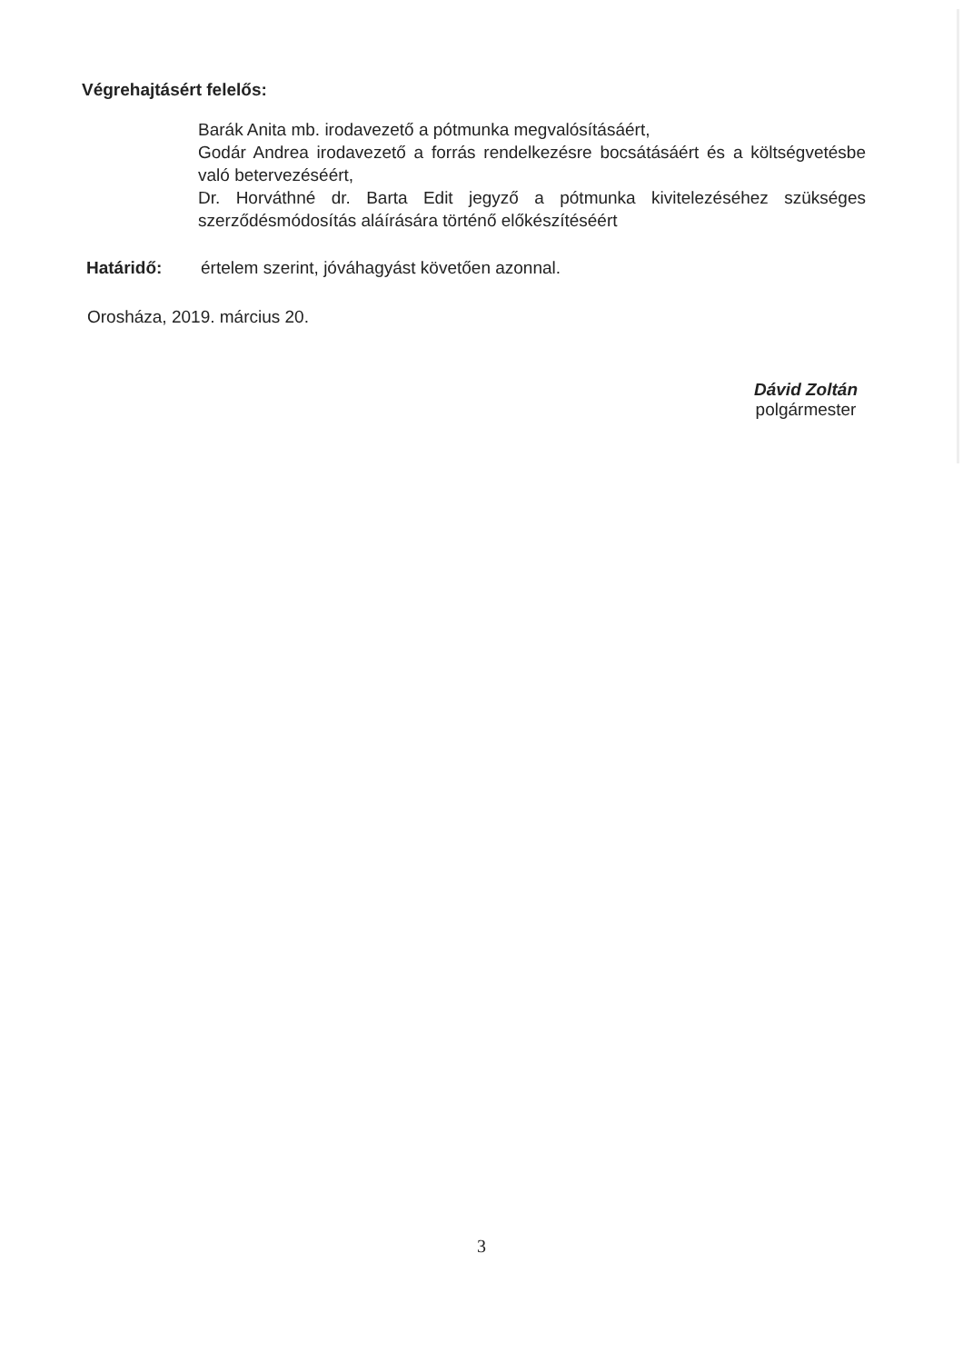Végrehajtásért felelős:
Barák Anita mb. irodavezető a pótmunka megvalósításáért,
Godár Andrea irodavezető a forrás rendelkezésre bocsátásáért és a költségvetésbe való betervezéséért,
Dr. Horváthné dr. Barta Edit jegyző a pótmunka kivitelezéséhez szükséges szerződésmódosítás aláírására történő előkészítéséért
Határidő: értelem szerint, jóváhagyást követően azonnal.
Orosháza, 2019. március 20.
Dávid Zoltán
polgármester
3